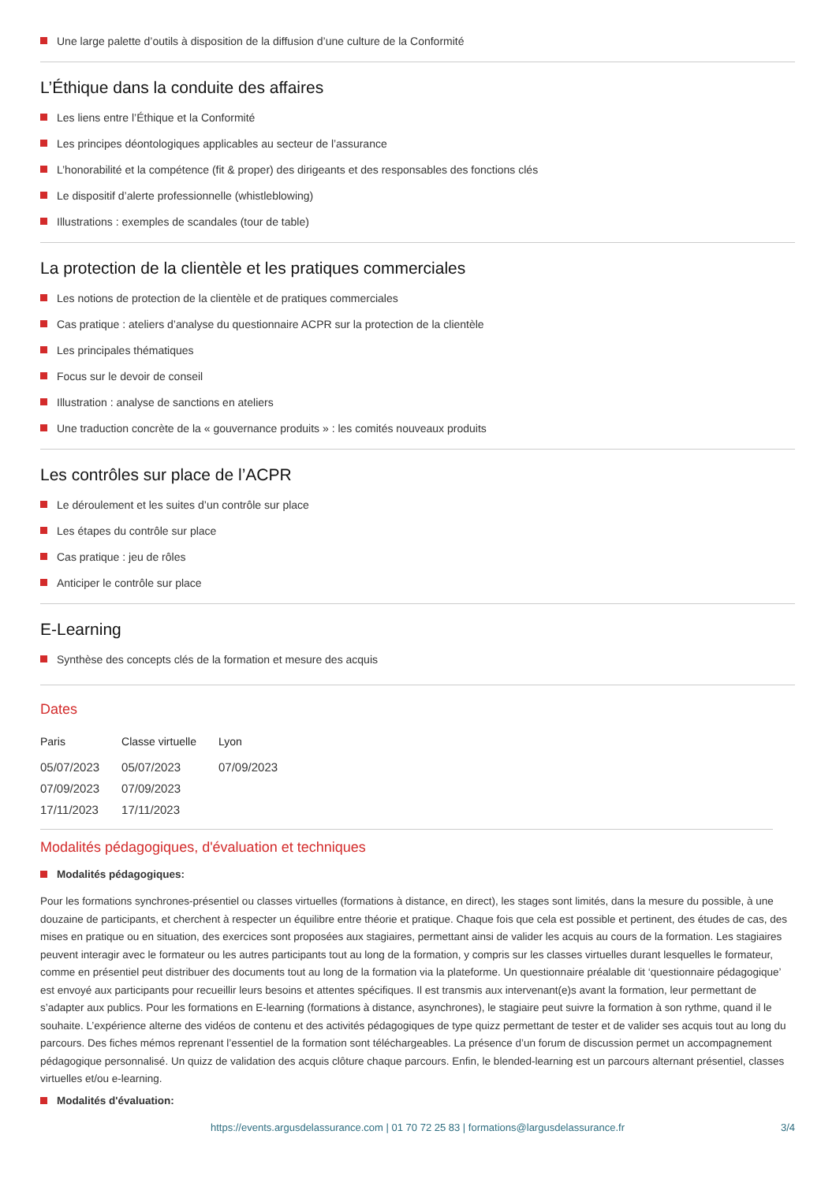Une large palette d’outils à disposition de la diffusion d’une culture de la Conformité
L’Éthique dans la conduite des affaires
Les liens entre l’Éthique et la Conformité
Les principes déontologiques applicables au secteur de l’assurance
L’honorabilité et la compétence (fit & proper) des dirigeants et des responsables des fonctions clés
Le dispositif d’alerte professionnelle (whistleblowing)
Illustrations : exemples de scandales (tour de table)
La protection de la clientèle et les pratiques commerciales
Les notions de protection de la clientèle et de pratiques commerciales
Cas pratique : ateliers d’analyse du questionnaire ACPR sur la protection de la clientèle
Les principales thématiques
Focus sur le devoir de conseil
Illustration : analyse de sanctions en ateliers
Une traduction concrète de la « gouvernance produits » : les comités nouveaux produits
Les contrôles sur place de l’ACPR
Le déroulement et les suites d’un contrôle sur place
Les étapes du contrôle sur place
Cas pratique : jeu de rôles
Anticiper le contrôle sur place
E-Learning
Synthèse des concepts clés de la formation et mesure des acquis
Dates
| Paris | Classe virtuelle | Lyon |
| --- | --- | --- |
| 05/07/2023 | 05/07/2023 | 07/09/2023 |
| 07/09/2023 | 07/09/2023 | |
| 17/11/2023 | 17/11/2023 | |
Modalités pédagogiques, d'évaluation et techniques
Modalités pédagogiques:
Pour les formations synchrones-présentiel ou classes virtuelles (formations à distance, en direct), les stages sont limités, dans la mesure du possible, à une douzaine de participants, et cherchent à respecter un équilibre entre théorie et pratique. Chaque fois que cela est possible et pertinent, des études de cas, des mises en pratique ou en situation, des exercices sont proposées aux stagiaires, permettant ainsi de valider les acquis au cours de la formation. Les stagiaires peuvent interagir avec le formateur ou les autres participants tout au long de la formation, y compris sur les classes virtuelles durant lesquelles le formateur, comme en présentiel peut distribuer des documents tout au long de la formation via la plateforme. Un questionnaire préalable dit ‘questionnaire pédagogique’ est envoyé aux participants pour recueillir leurs besoins et attentes spécifiques. Il est transmis aux intervenant(e)s avant la formation, leur permettant de s’adapter aux publics. Pour les formations en E-learning (formations à distance, asynchrones), le stagiaire peut suivre la formation à son rythme, quand il le souhaite. L’expérience alterne des vidéos de contenu et des activités pédagogiques de type quizz permettant de tester et de valider ses acquis tout au long du parcours. Des fiches mémos reprenant l’essentiel de la formation sont téléchargeables. La présence d’un forum de discussion permet un accompagnement pédagogique personnalisé. Un quizz de validation des acquis clôture chaque parcours. Enfin, le blended-learning est un parcours alternant présentiel, classes virtuelles et/ou e-learning.
Modalités d'évaluation:
https://events.argusdelassurance.com | 01 70 72 25 83 | formations@largusdelassurance.fr 3/4